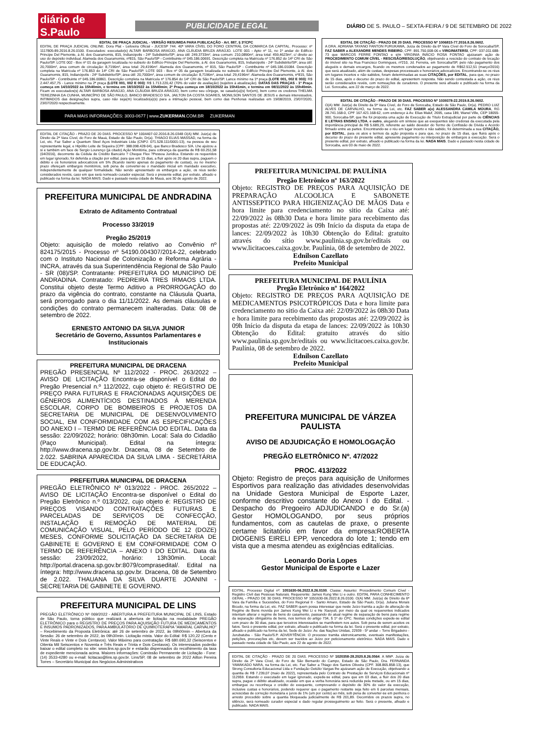diário de S.Paulo
PUBLICIDADE LEGAL
DIÁRIO DE S. PAULO – SEXTA-FEIRA / 9 DE SETEMBRO DE 2022
EDITAL DE PRAÇA JUDICIAL - VERSÃO RESUMIDA PARA PUBLICAÇÃO - Art. 887, § 3º/CPC
EDITAL DE PRAÇA JUDICIAL ONLINE. Dora Plat - Leiloeira Oficial - JUCESP 744. 40ª VARA CÍVEL DO FORO CENTRAL DA COMARCA DA CAPITAL. Processo: nº 1117805-89.2016.8.26.0100. Executados: executado(s) ALTAIR BARBOSA ARAÚJO, ANA CLÁUDIA BRUZA ARAÚJO. LOTE 001 - Apto nº 11, no 1º andar do Edifício Principe Del Piemonte, à Al. dos Guaramomis, 815, Indianópolis - 24º Subdistrito/SP; área útil: 249,3733m², área comum: 210,0890m², área total: 459,4623m², c/ direito ao uso do depósito individual. Alameda dos Guaramomis, nº815, São Paulo/SP - Contribuinte nº 045.186.00691. Descrição completa na Matrícula nº 176.852 do 14º CRI de São Paulo/SP. LOTE 002 - Box nº 01 da garagem localizada no subsolo do Edifício Principe Del Piemonte, à Al. dos Guaramomis, 815, Indianópolis - 24º Subdistrito/SP; área útil: 20,7000m², área comum de circulação: 8,7196m², área total: 29,4196m². Alameda dos Guaramomis, nº 815, São Paulo/SP - Contribuinte nº 045.186.01084. Descrição completa na Matrícula nº 176.853 do 14º CRI de São Paulo/SP. LOTE 003 - Box nº 05 da garagem localizada no subsolo do Edifício Principe Del Piemonte, à Al. dos Guaramomis, 815, Indianópolis - 24º Subdistrito/SP; área útil: 20,7000m², área comum de circulação: 8,7196m², área total: 29,4196m². Alameda dos Guaramomis, nº815, São Paulo/SP - Contribuinte nº 045.186.00861. Descrição completa na Matrícula nº 176.854 do 14º CRI de São Paulo/SP. Lance mínimo na 1ª praça (LOTE 001, 002 E 003): R$ 2.447.457,75 - Lance mínimo na 2ª praça (LOTE 001, 002 E 003): R$ 1.713.220,42 (70% do valor de avaliação) (sujeitos à atualização). DATAS DAS PRAÇAS - 1ª Praça começa em 14/10/2022 às 15h40min, e termina em 18/10/2022 às 15h40min; 2ª Praça começa em 18/10/2022 às 15h41min, e termina em 08/11/2022 às 15h40min. Ficam os executados(s) ALTAIR BARBOSA ARAÚJO, ANA CLÁUDIA BRUZA ARAÚJO, bem como seu cônjuge, se casado(a)(s) for(em), bem como os credores THELMA TEREZINHA DA CUNHA, MUNICÍPIO DE SÃO PAULO, BANCO BRADESCO S/A, JAILTON DA COSTA SOARES, MONILSON SANTOS DE JESUS e demais interessados, INTIMADOS das designações supra, caso não seja(m) localizado(a)(s) para a intimação pessoal, bem como das Penhoras realizadas em 19/08/2019, 23/07/2020, 23/07/2020 respectivamente.
PARA MAIS INFORMAÇÕES: 3003-0677 | www.ZUKERMAN.COM.BR ZUKERMAN
EDITAL DE CITAÇÃO - PRAZO DE 20 DIAS. PROCESSO Nº 1004407-02.2016.8.26.0348 O(A) MM. Juiz(a) de Direito da 2ª Vara Cível, do Foro de Mauá, Estado de São Paulo, Dr(a). THIAGO ELIAS MASSAD, na forma da Lei, etc. Faz Saber a Quantum Steel Aços Industriais Ltda (CNPJ: 071.528.111/0001-13), na pessoa de seu representante legal, e Hipólito Leite de Siqueira (CPF: 388.098.428-04), que Banco Bradesco S/A. Lhe ajuizou a si e também em face de Sergio Lourenço (já citado) Ação Monitória, para cobrança da quantia de R$ 69.251,58 (04/2016), decorrente da Cédula de Crédito Bancário ? Cheque Flex ?Pessoa Jurídica. Estando os requeridos em lugar ignorado, foi deferida a citação por edital, para que em 15 dias, a fluir após os 20 dias supra, paguem o débito e os honorários advocatícios em 5% (ficando isento apenas do pagamento de custas), ou no mesmo prazo ofereçam embargos monitórios, sob pena de converter-se o mandado inicial em mandado executivo, independentemente de qualquer formalidade. Não sendo apresentado os embargos a ação, os réus serão considerados revéis, caso em que será nomeado curador especial. Será o presente edital, por extrato, afixado e publicado na forma da lei. NADA MAIS. Dado e passado nesta cidade de Mauá, aos 30 de agosto de 2022.
PREFEITURA MUNICIPAL DE ANDRADINA
Extrato de Aditamento Contratual
Processo 33/2019
Pregão 25/2019
Objeto: aquisição de moledo relativo ao Convênio nº 824175/2015 - Processo nº 54190.004307/2014-22, celebrado com o Instituto Nacional de Colonização e Reforma Agrária - INCRA, através da sua Superintendência Regional de São Paulo - SR (08)/SP. Contratante: PREFEITURA DO MUNICÍPIO DE ANDRADINA. Contratado: PEDREIRA TRES IRMAOS LTDA. Constitui objeto deste Termo Aditivo a PRORROGAÇÃO do prazo da vigência do contrato, constante na Cláusula Quarta, será prorrogado para o dia 11/11/2022. As demais cláusulas e condições do contrato permanecem inalteradas. Data: 08 de setembro de 2022.
ERNESTO ANTONIO DA SILVA JUNIOR
Secretário de Governo, Assuntos Parlamentares e Institucionais
PREFEITURA MUNICIPAL DE DRACENA
PREGÃO PRESENCIAL Nº 112/2022 - PROC. 263/2022 – AVISO DE LICITAÇÃO Encontra-se disponível o Edital do Pregão Presencial n.º 112/2022, cujo objeto é: REGISTRO DE PREÇO PARA FUTURAS E FRACIONADAS AQUISIÇÕES DE GÊNEROS ALIMENTÍCIOS DESTINADOS À MERENDA ESCOLAR, CORPO DE BOMBEIROS E PROJETOS DA SECRETARIA DE MUNICIPAL DE DESENVOLVIMENTO SOCIAL, EM CONFORMIDADE COM AS ESPECIFICAÇÕES DO ANEXO I – TERMO DE REFERÊNCIA DO EDITAL. Data da sessão: 22/09/2022; horário: 08h30min. Local: Sala do Cidadão (Paço Municipal). Edital na íntegra: http://www.dracena.sp.gov.br. Dracena, 08 de Setembro de 2.022. SABRINA APARECIDA DA SILVA LIMA - SECRETÁRIA DE EDUCAÇÃO.
PREFEITURA MUNICIPAL DE DRACENA
PREGÃO ELETRÔNICO Nº 013/2022 - PROC. 265/2022 – AVISO DE LICITAÇÃO Encontra-se disponível o Edital do Pregão Eletrônico n.º 013/2022, cujo objeto é: REGISTRO DE PREÇOS VISANDO CONTRATAÇÕES FUTURAS E PARCELADAS DE SERVIÇOS DE CONFECÇÃO, INSTALAÇÃO E REMOÇÃO DE MATERIAL DE COMUNICAÇÃO VISUAL, PELO PERÍODO DE 12 (DOZE) MESES, CONFORME SOLICITAÇÃO DA SECRETARIA DE GABINETE E GOVERNO E EM CONFORMIDADE COM O TERMO DE REFERÊNCIA – ANEXO I DO EDITAL. Data da sessão: 23/09/2022, horário: 13h30min. Local: http://portal.dracena.sp.gov.br:8079/comprasedital/. Edital na íntegra: http://www.dracena.sp.gov.br. Dracena, 08 de Setembro de 2.022. THAUANA DA SILVA DUARTE JOANINI - SECRETARIA DE GABINETE E GOVERNO.
PREFEITURA MUNICIPAL DE LINS
PREGÃO ELETRÔNICO Nº 069/2022 - ABERTURA A PREFEITURA MUNICIPAL DE LINS, Estado de São Paulo, torna público que realizará a abertura de licitação na modalidade PREGÃO ELETRÔNICO para o REGISTRO DE PREÇOS PARA AQUISIÇÃO FUTURA DE MEDICAMENTOS E INSUMOS PADRONIZADOS, PARA AMBULATÓRIO DE QUIMIOTERAPIA "AMARAL CARVALHO" – Recebimento da Proposta Eletrônica: até 26 de setembro de 2022, às 09h00min – Abertura da Sessão: 26 de setembro de 2022, às 09h30min. Licitação mista. Valor do Edital: R$ 120,22 (Cento e Vinte Reais e Vinte e Dois Centavos). Valor Máximo para contratação: R$ 680.693,32 (Seiscentos e Oitenta Mil Seiscentos e Noventa e Três Reais e Trinta e Dois Centavos). Os interessados poderão baixar o edital completo no site: www.lins.sp.gov.br e estarão dispensados do recolhimento da taxa de expediente mencionada acima. Maiores informações: Comissão Permanente de Licitação - Fone: (14) 3533-4280 ou e-mail: licitacao@lins.sp.gov.br. Lins/SP, 08 de setembro de 2022 Ailton Pereira Torres – Secretário Municipal dos Negócios Administrativos
EDITAL DE CITAÇÃO - PRAZO DE 20 DIAS. PROCESSO Nº 1006815-77.2016.8.26.0602.
A DRA. ADRIANA TAYANO FANTON FURUKAWA, Juíza de Direito da 6ª Vara Cível do Foro de Sorocaba/SP, FAZ SABER a ALEXANDRE MENDES RIBEIRO, CPF: 891.750.008-06 e VIRGINIATERSI, CPF: 037.011.688-73 que MARCOS FERRE FONTAO e s/m VIRGINIA INÁCIO ROSA FONTAO ajuizaram ação de PROCEDIMENTO COMUM CÍVEL - RESCISÃO/RESOLUÇÃO, objetivando a rescisão do contrato de locação do imóvel sito na Rua Francisco Domingues, nº210, Jd. Ferreira, em Sorocaba/SP, pelo não pagamento dos aluguéis e demais encargos, ficando os mesmos condenados ao pagamento de R$62.512,51 (março/2016) que será atualizado, além de custas, despesas processuais e honorários advocatícios. Encontrando-se os réus em lugares incertos e não sabidos, foram determinadas as suas CITAÇÕES, por EDITAL, para que, no prazo de 15 dias, após o decurso do prazo do edital, apresentem resposta. Não sendo contestada a ação, os réus serão considerados revéis, com nomeações de curadores. O presente será afixado e publicado na forma da Lei. Sorocaba, aos 22 de março de 2022.
EDITAL DE CITAÇÃO - PRAZO DE 30 DIAS. PROCESSO Nº 1039378-22.2019.8.26.0602.
O(A) MM. Juiz(a) de Direito da 5ª Vara Cível, do Foro de Sorocaba, Estado de São Paulo, Dr(a). PEDRO LUIZ ALVES DE CARVALHO, na forma da Lei, etc. FAZ SABER a(o) ALESSANDRA CAMILA MOURA, RG 28.741.168-0, CPF 167.421.168-62, com endereço à Av. Elias Maluf, 2695, casa 189, Wanel Ville, CEP 18055-900, Sorocaba-SP, que lhe foi proposta uma ação de Execução de Título Extrajudicial por parte de CIÊNCIAS E LETRAS ENSINO LTDA. e outro, alegando em síntese que as exequentes são credoras da executada pela importância principal de R$ 5.689,29, referente ao saldo devedor do Termo de Confissão de Dívida e Acordo firmado entre as partes. Encontrando-se o réu em lugar incerto e não sabido, foi determinada a sua CITAÇÃO, por EDITAL, para os atos e termos da ação proposta e para que, no prazo de 15 dias, que fluirá após o decurso do prazo do presente edital, apresente pagamento ou interposição de embargos à execução. Será o presente edital, por extrato, afixado e publicado na forma da lei. NADA MAIS. Dado e passado nesta cidade de Sorocaba, aos 03 de maio de 2022.
PREFEITURA MUNICIPAL DE PAULÍNIA
Pregão Eletrônico nº 163/2022
Objeto: REGISTRO DE PREÇOS PARA AQUISIÇÃO DE PREPARAÇÃO ALCOOLICA E SABONETE ANTISSEPTICO PARA HIGIENIZAÇÃO DE MÃOS Data e hora limite para credenciamento no sitio da Caixa até: 22/09/2022 às 08h30 Data e hora limite para recebimento das propostas até: 22/09/2022 às 09h Início da disputa da etapa de lances: 22/09/2022 às 10h30 Obtenção do Edital: gratuito através do sítio www.paulinia.sp.gov.br/editais ou www.licitacoes.caixa.gov.br. Paulínia, 08 de setembro de 2022.
Ednilson Cazellato
Prefeito Municipal
PREFEITURA MUNICIPAL DE PAULÍNIA
Pregão Eletrônico nº 164/2022
Objeto: REGISTRO DE PREÇOS PARA AQUISIÇÃO DE MEDICAMENTOS PSICOTRÓPICOS Data e hora limite para credenciamento no sitio da Caixa até: 22/09/2022 às 08h30 Data e hora limite para recebimento das propostas até: 22/09/2022 às 09h Início da disputa da etapa de lances: 22/09/2022 às 10h30 Obtenção do Edital: gratuito através do sítio www.paulinia.sp.gov.br/editais ou www.licitacoes.caixa.gov.br. Paulínia, 08 de setembro de 2022.
Ednilson Cazellato
Prefeito Municipal
PREFEITURA MUNICIPAL DE VÁRZEA PAULISTA
AVISO DE ADJUDICAÇÃO E HOMOLOGAÇÃO
PREGÃO ELETRÔNICO Nº. 47/2022
PROC. 413/2022
Objeto: Registro de preços para aquisição de Uniformes Esportivos para realização das atividades desenvolvidas na Unidade Gestora Municipal de Esporte Lazer, conforme descritivo constante do Anexo I do Edital. - Despacho do Pregoeiro ADJUDICANDO e do Sr.(a) Gestor HOMOLOGANDO, por seus próprios fundamentos, com as cautelas de praxe, o presente certame licitatório em favor da empresa:ROBERTA DIOGENIS EIRELI EPP, vencedora do lote 1; tendo em vista que a mesma atendeu as exigências editalícias.
Leonardo Doria Lopes
Gestor Municipal de Esporte e Lazer
EDITAL. Processo Digital nº: 1051630-06.2022.8.26.0100. Classe: Assunto: Procedimento Comum Cível - Registro Civil das Pessoas Naturais. Requerente: James Kung Wei Li e outro. EDITAL PARA CONHECIMENTO GERAL - PRAZO DE 30 DIAS. PROCESSO Nº 1051630-06.2022.8.26.0100. O(A) MM. Juiz(a) de Direito da 6ª Vara da Família e Sucessões, do Foro Regional II - Santo Amaro, Estado de São Paulo, Dr(a). Juliana Morais Bicudo, na forma da Lei, etc. FAZ SABER quem possa interessar que neste Juízo tramita a ação de alteração de Regime de Bens movida por James Kung Wei Li e He Xiaoyuli, por meio da qual os requerentes indicados intentam alterar o regime de bens do casamento, passando do atual regime de separação de bens para regime da separação obrigatória de bens, nos termos do artigo 734, § 1º do CPC. Nestas condições expede-se edital com prazo de 30 dias, para que terceiros interessados se manifestem nos autos. Sob pena de serem aceitos os fatos. Será o presente edital, por extrato, afixado e publicado na forma da lei. Será o presente edital, por extrato, afixado e publicado na forma da lei, Sede do Juízo: Av. das Nações Unidas, 22939 - 5º andar – Torre Brigadeiro - Jurubatuba - São Paulo/S.P. ADVERTÊNCIA: O processo tramita eletronicamente, eventuais manifestações, petições, procurações etc, devem ser trazidos ao Juízo por peticionamento eletrônico. NADA MAIS. Dado e passado nesta cidade de São Paulo, aos 22 de agosto de 2022.
EDITAL DE CITAÇÃO - PRAZO DE 20 DIAS. PROCESSO Nº 1020358-28.2020.8.26.0564. A MMª. Juíza de Direito da 2ª Vara Cível, do Foro de São Bernardo do Campo, Estado de São Paulo, Dra. FERNANDA YAMAKADO NARA, na forma da Lei, etc. Faz Saber a Thiago dos Santos Oliveira (CPF. 308.865.858-13), que Strong Consultoria Educacional Ltda e Fundação Getúlio Vargas lhe ajuizaram ação de Execução, objetivando a quantia de R$ 7.239,07 (maio de 2022), representada pelo Contrato de Prestação de Serviços Educacionais nº 112959. Estando o executado em lugar ignorado, expede-se edital, para que em 03 dias, a fluir dos 20 dias supra, pague o débito atualizado, ocasião em que a verba honorária será reduzida pela metade, ou em 15 dias, embargue ou reconheça o crédito do exequente, comprovando o depósito de 30% do valor da execução, inclusive custas e honorários, podendo requerer que o pagamento restante seja feito em 6 parcelas mensais, acrescidas de correção monetária e juros de 1% (um por cento) ao mês, sob pena de converter-se em penhora o arresto procedido sobre a quantia bloqueada judicialmente de R$ 201,89. Decorridos os prazos supra, no silêncio, será nomeado curador especial e dado regular prosseguimento ao feito. Será o presente, afixado e publicado. NADA MAIS.